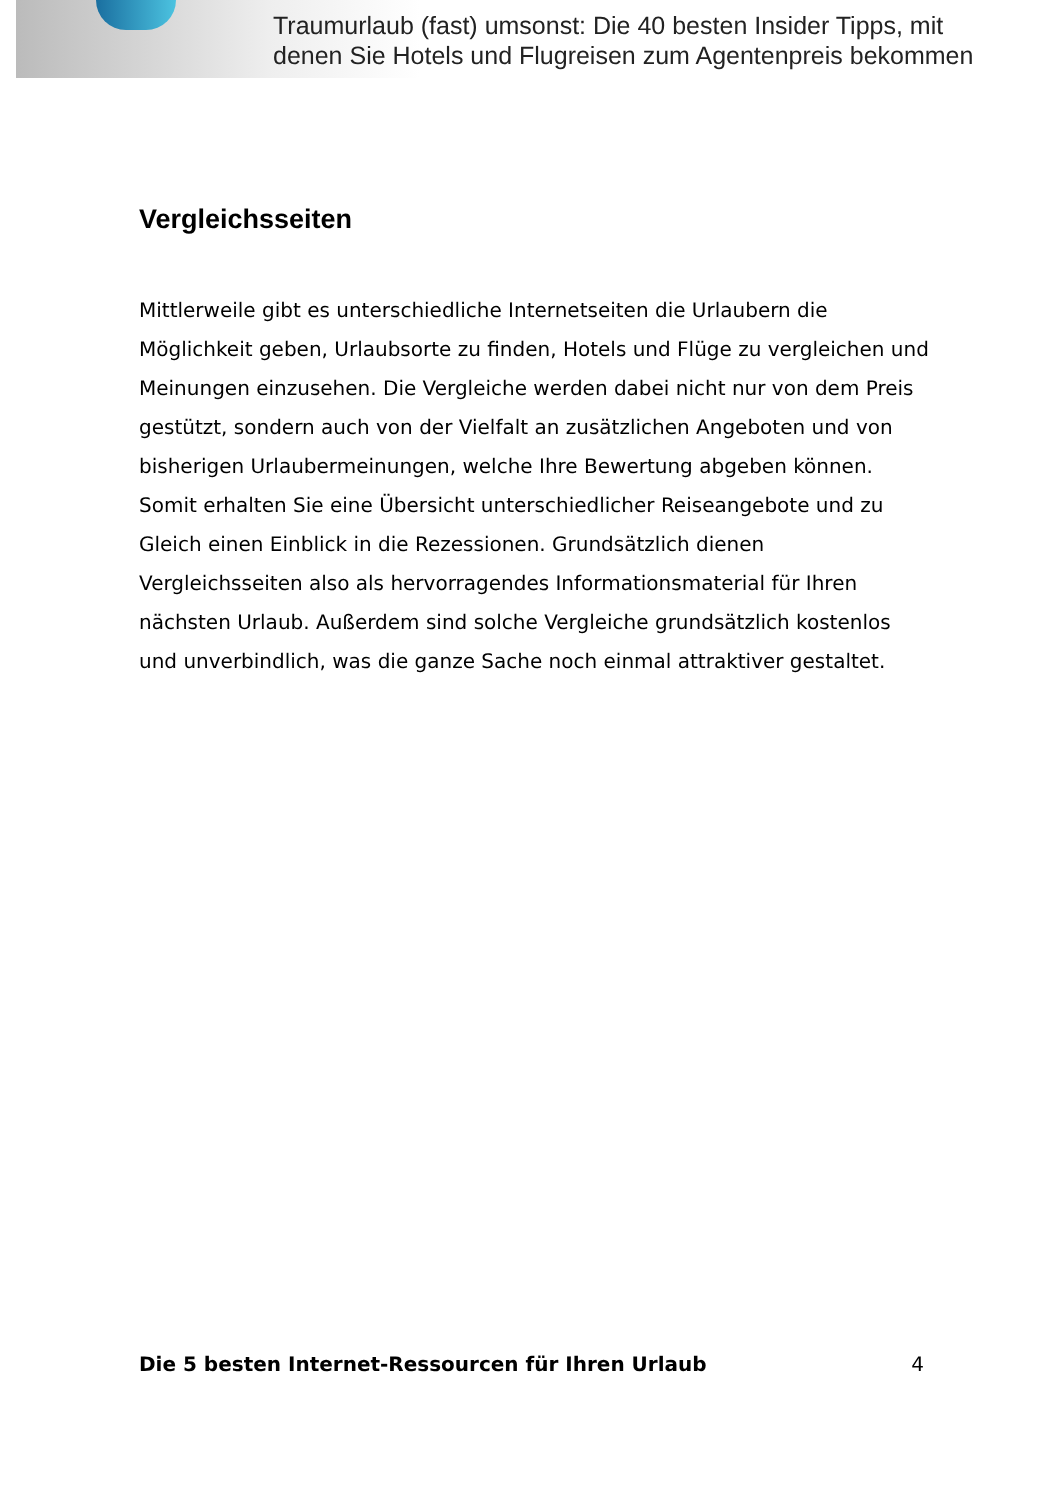Traumurlaub (fast) umsonst: Die 40 besten Insider Tipps, mit
denen Sie Hotels und Flugreisen zum Agentenpreis bekommen
Vergleichsseiten
Mittlerweile gibt es unterschiedliche Internetseiten die Urlaubern die Möglichkeit geben, Urlaubsorte zu finden, Hotels und Flüge zu vergleichen und Meinungen einzusehen. Die Vergleiche werden dabei nicht nur von dem Preis gestützt, sondern auch von der Vielfalt an zusätzlichen Angeboten und von bisherigen Urlaubermeinungen, welche Ihre Bewertung abgeben können. Somit erhalten Sie eine Übersicht unterschiedlicher Reiseangebote und zu Gleich einen Einblick in die Rezessionen. Grundsätzlich dienen Vergleichsseiten also als hervorragendes Informationsmaterial für Ihren nächsten Urlaub. Außerdem sind solche Vergleiche grundsätzlich kostenlos und unverbindlich, was die ganze Sache noch einmal attraktiver gestaltet.
Die 5 besten Internet-Ressourcen für Ihren Urlaub 4